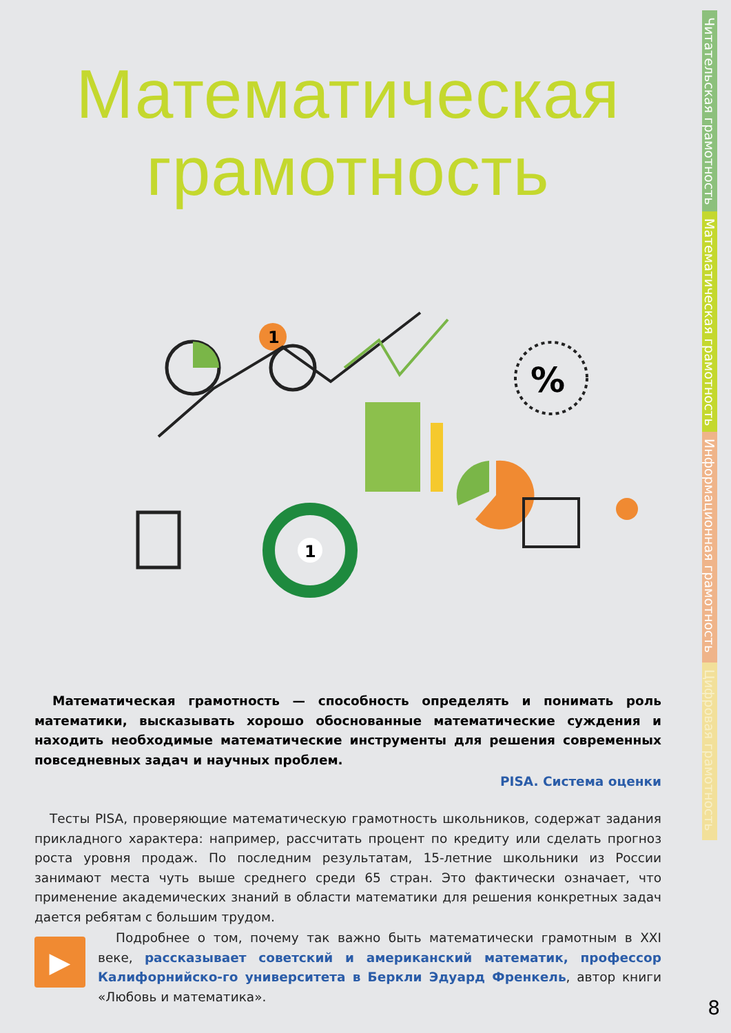Читательская грамотность
Математическая грамотность
Информационная грамотность
Цифровая грамотность
Математическая
грамотность
1
%
1
Математическая грамотность — способность определять и понимать роль математики, высказывать хорошо обоснованные математические суждения и находить необходимые математические инструменты для решения современных повседневных задач и научных проблем.
PISA. Система оценки
Тесты PISA, проверяющие математическую грамотность школьников, содержат задания прикладного характера: например, рассчитать процент по кредиту или сделать прогноз роста уровня продаж. По последним результатам, 15-летние школьники из России занимают места чуть выше среднего среди 65 стран. Это фактически означает, что применение академических знаний в области математики для решения конкретных задач дается ребятам с большим трудом.
▶
Подробнее о том, почему так важно быть математически грамотным в XXI веке, рассказывает советский и американский математик, профессор Калифорнийско-го университета в Беркли Эдуард Френкель, автор книги «Любовь и математика».
8